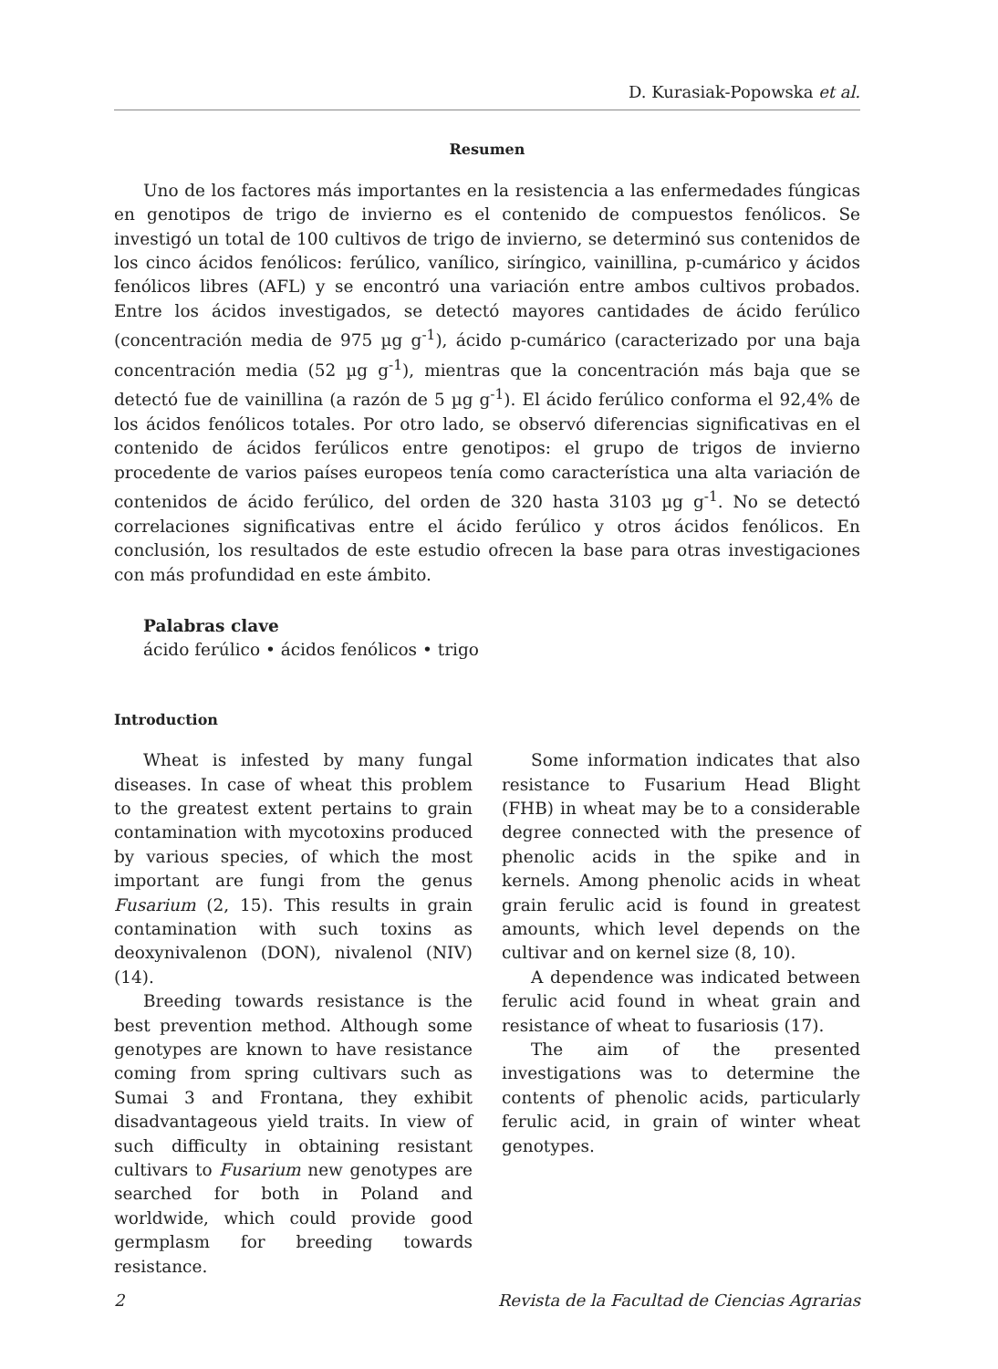D. Kurasiak-Popowska et al.
Resumen
Uno de los factores más importantes en la resistencia a las enfermedades fúngicas en genotipos de trigo de invierno es el contenido de compuestos fenólicos. Se investigó un total de 100 cultivos de trigo de invierno, se determinó sus contenidos de los cinco ácidos fenólicos: ferúlico, vanílico, siríngico, vainillina, p-cumárico y ácidos fenólicos libres (AFL) y se encontró una variación entre ambos cultivos probados. Entre los ácidos investigados, se detectó mayores cantidades de ácido ferúlico (concentración media de 975 µg g<sup>-1</sup>), ácido p-cumárico (caracterizado por una baja concentración media (52 µg g<sup>-1</sup>), mientras que la concentración más baja que se detectó fue de vainillina (a razón de 5 µg g<sup>-1</sup>). El ácido ferúlico conforma el 92,4% de los ácidos fenólicos totales. Por otro lado, se observó diferencias significativas en el contenido de ácidos ferúlicos entre genotipos: el grupo de trigos de invierno procedente de varios países europeos tenía como característica una alta variación de contenidos de ácido ferúlico, del orden de 320 hasta 3103 µg g<sup>-1</sup>. No se detectó correlaciones significativas entre el ácido ferúlico y otros ácidos fenólicos. En conclusión, los resultados de este estudio ofrecen la base para otras investigaciones con más profundidad en este ámbito.
Palabras clave
ácido ferúlico • ácidos fenólicos • trigo
Introduction
Wheat is infested by many fungal diseases. In case of wheat this problem to the greatest extent pertains to grain contamination with mycotoxins produced by various species, of which the most important are fungi from the genus Fusarium (2, 15). This results in grain contamination with such toxins as deoxynivalenon (DON), nivalenol (NIV) (14).
Breeding towards resistance is the best prevention method. Although some genotypes are known to have resistance coming from spring cultivars such as Sumai 3 and Frontana, they exhibit disadvantageous yield traits. In view of such difficulty in obtaining resistant cultivars to Fusarium new genotypes are searched for both in Poland and worldwide, which could provide good germplasm for breeding towards resistance.
Some information indicates that also resistance to Fusarium Head Blight (FHB) in wheat may be to a considerable degree connected with the presence of phenolic acids in the spike and in kernels. Among phenolic acids in wheat grain ferulic acid is found in greatest amounts, which level depends on the cultivar and on kernel size (8, 10).
A dependence was indicated between ferulic acid found in wheat grain and resistance of wheat to fusariosis (17).
The aim of the presented investigations was to determine the contents of phenolic acids, particularly ferulic acid, in grain of winter wheat genotypes.
2 Revista de la Facultad de Ciencias Agrarias